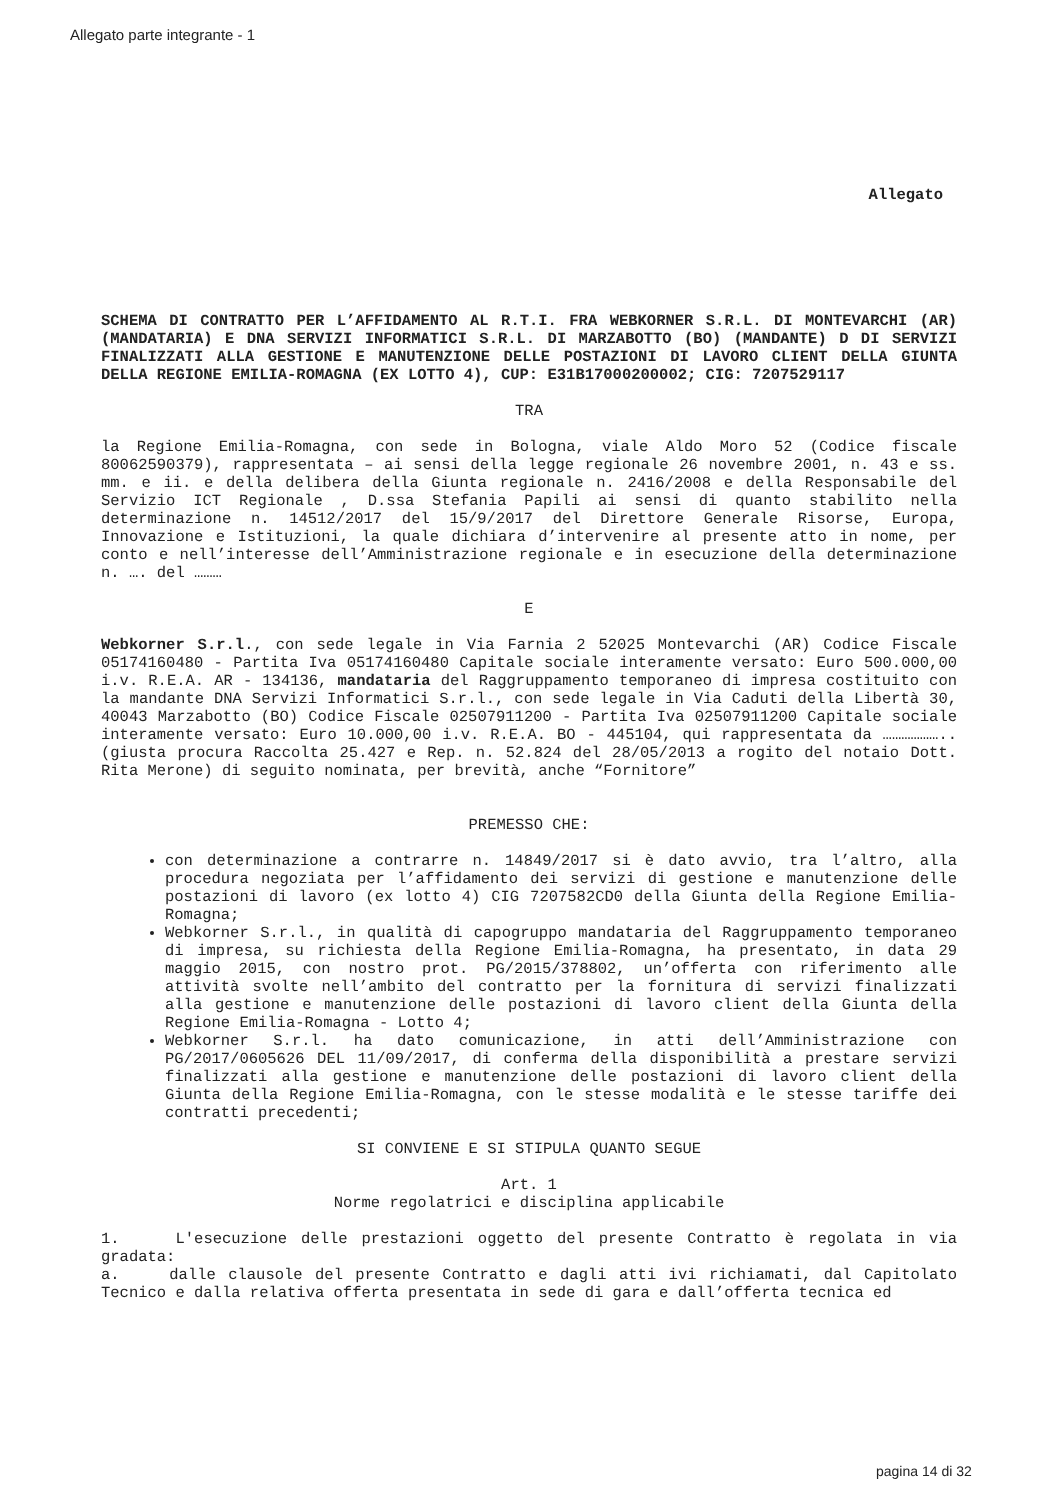Allegato parte integrante - 1
Allegato
SCHEMA DI CONTRATTO PER L’AFFIDAMENTO AL R.T.I. FRA WEBKORNER S.R.L. DI MONTEVARCHI (AR)(MANDATARIA) E DNA SERVIZI INFORMATICI S.R.L. DI MARZABOTTO (BO) (MANDANTE) D DI SERVIZI FINALIZZATI ALLA GESTIONE E MANUTENZIONE DELLE POSTAZIONI DI LAVORO CLIENT DELLA GIUNTA DELLA REGIONE EMILIA-ROMAGNA (EX LOTTO 4), CUP: E31B17000200002; CIG: 7207529117
TRA
la Regione Emilia-Romagna, con sede in Bologna, viale Aldo Moro 52 (Codice fiscale 80062590379), rappresentata – ai sensi della legge regionale 26 novembre 2001, n. 43 e ss. mm. e ii. e della delibera della Giunta regionale n. 2416/2008 e della Responsabile del Servizio ICT Regionale , D.ssa Stefania Papili ai sensi di quanto stabilito nella determinazione n. 14512/2017 del 15/9/2017 del Direttore Generale Risorse, Europa, Innovazione e Istituzioni, la quale dichiara d’intervenire al presente atto in nome, per conto e nell’interesse dell’Amministrazione regionale e in esecuzione della determinazione n. …. del ………
E
Webkorner S.r.l., con sede legale in Via Farnia 2 52025 Montevarchi (AR) Codice Fiscale 05174160480 - Partita Iva 05174160480 Capitale sociale interamente versato: Euro 500.000,00 i.v. R.E.A. AR - 134136, mandataria del Raggruppamento temporaneo di impresa costituito con la mandante DNA Servizi Informatici S.r.l., con sede legale in Via Caduti della Libertà 30, 40043 Marzabotto (BO) Codice Fiscale 02507911200 - Partita Iva 02507911200 Capitale sociale interamente versato: Euro 10.000,00 i.v. R.E.A. BO - 445104, qui rappresentata da ……………….. (giusta procura Raccolta 25.427 e Rep. n. 52.824 del 28/05/2013 a rogito del notaio Dott. Rita Merone) di seguito nominata, per brevità, anche “Fornitore”
PREMESSO CHE:
con determinazione a contrarre n. 14849/2017 si è dato avvio, tra l’altro, alla procedura negoziata per l’affidamento dei servizi di gestione e manutenzione delle postazioni di lavoro (ex lotto 4) CIG 7207582CD0 della Giunta della Regione Emilia-Romagna;
Webkorner S.r.l., in qualità di capogruppo mandataria del Raggruppamento temporaneo di impresa, su richiesta della Regione Emilia-Romagna, ha presentato, in data 29 maggio 2015, con nostro prot. PG/2015/378802, un’offerta con riferimento alle attività svolte nell’ambito del contratto per la fornitura di servizi finalizzati alla gestione e manutenzione delle postazioni di lavoro client della Giunta della Regione Emilia-Romagna - Lotto 4;
Webkorner S.r.l. ha dato comunicazione, in atti dell’Amministrazione con PG/2017/0605626 DEL 11/09/2017, di conferma della disponibilità a prestare servizi finalizzati alla gestione e manutenzione delle postazioni di lavoro client della Giunta della Regione Emilia-Romagna, con le stesse modalità e le stesse tariffe dei contratti precedenti;
SI CONVIENE E SI STIPULA QUANTO SEGUE
Art. 1
Norme regolatrici e disciplina applicabile
1. L'esecuzione delle prestazioni oggetto del presente Contratto è regolata in via gradata:
a. dalle clausole del presente Contratto e dagli atti ivi richiamati, dal Capitolato Tecnico e dalla relativa offerta presentata in sede di gara e dall’offerta tecnica ed
pagina 14 di 32